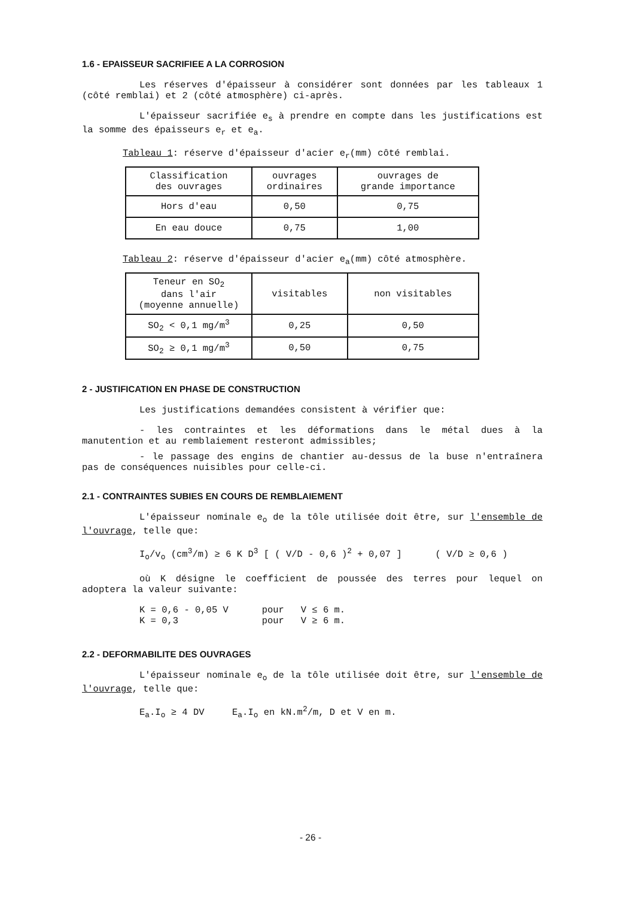1.6 - EPAISSEUR SACRIFIEE A LA CORROSION
Les réserves d'épaisseur à considérer sont données par les tableaux 1 (côté remblai) et 2 (côté atmosphère) ci-après.
L'épaisseur sacrifiée e<sub>s</sub> à prendre en compte dans les justifications est la somme des épaisseurs e<sub>r</sub> et e<sub>a</sub>.
Tableau 1: réserve d'épaisseur d'acier e<sub>r</sub>(mm) côté remblai.
| Classification des ouvrages | ouvrages ordinaires | ouvrages de grande importance |
| Hors d'eau | 0,50 | 0,75 |
| En eau douce | 0,75 | 1,00 |
Tableau 2: réserve d'épaisseur d'acier e<sub>a</sub>(mm) côté atmosphère.
| Teneur en SO<sub>2</sub> dans l'air (moyenne annuelle) | visitables | non visitables |
| SO<sub>2</sub> < 0,1 mg/m<sup>3</sup> | 0,25 | 0,50 |
| SO<sub>2</sub> ≥ 0,1 mg/m<sup>3</sup> | 0,50 | 0,75 |
2 - JUSTIFICATION EN PHASE DE CONSTRUCTION
Les justifications demandées consistent à vérifier que:
- les contraintes et les déformations dans le métal dues à la manutention et au remblaiement resteront admissibles;
- le passage des engins de chantier au-dessus de la buse n'entraînera pas de conséquences nuisibles pour celle-ci.
2.1 - CONTRAINTES SUBIES EN COURS DE REMBLAIEMENT
L'épaisseur nominale e<sub>o</sub> de la tôle utilisée doit être, sur l'ensemble de l'ouvrage, telle que:
I<sub>o</sub>/v<sub>o</sub> (cm<sup>3</sup>/m) ≥ 6 K D<sup>3</sup> [ ( V/D - 0,6 )<sup>2</sup> + 0,07 ] ( V/D ≥ 0,6 )
où K désigne le coefficient de poussée des terres pour lequel on adoptera la valeur suivante:
K = 0,6 - 0,05 V pour V ≤ 6 m.
K = 0,3 pour V ≥ 6 m.
2.2 - DEFORMABILITE DES OUVRAGES
L'épaisseur nominale e<sub>o</sub> de la tôle utilisée doit être, sur l'ensemble de l'ouvrage, telle que:
E<sub>a</sub>.I<sub>o</sub> ≥ 4 DV E<sub>a</sub>.I<sub>o</sub> en kN.m<sup>2</sup>/m, D et V en m.
- 26 -